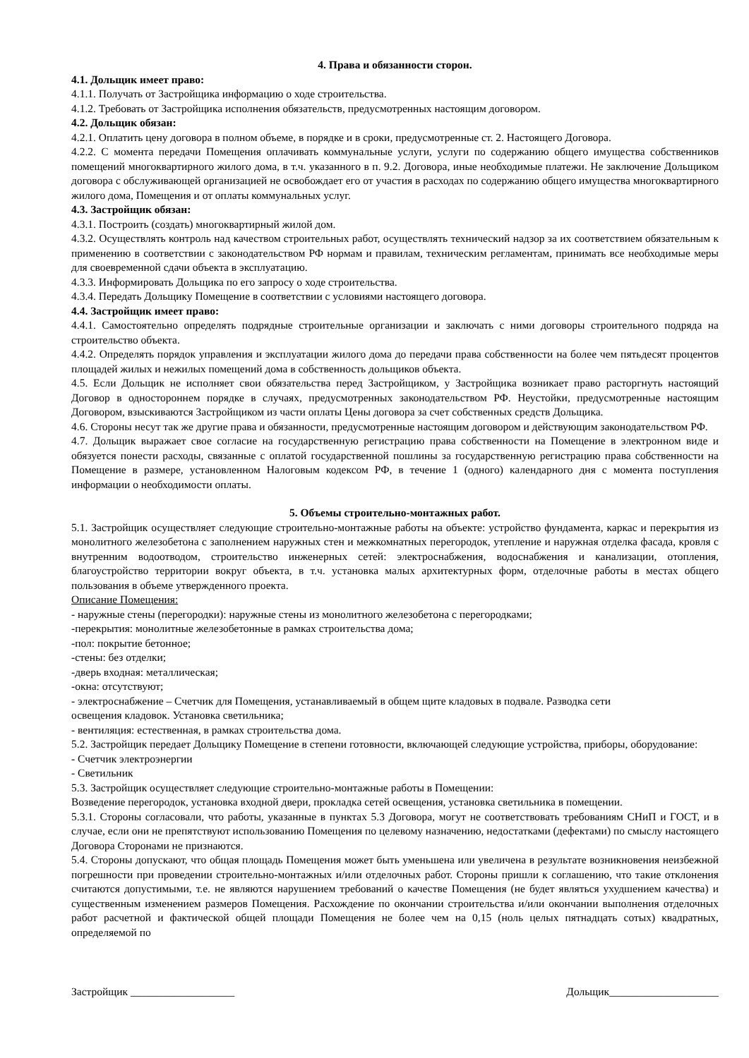4. Права и обязанности сторон.
4.1. Дольщик имеет право:
4.1.1. Получать от Застройщика информацию о ходе строительства.
4.1.2. Требовать от Застройщика исполнения обязательств, предусмотренных настоящим договором.
4.2. Дольщик обязан:
4.2.1. Оплатить цену договора в полном объеме, в порядке и в сроки, предусмотренные ст. 2. Настоящего Договора.
4.2.2. С момента передачи Помещения оплачивать коммунальные услуги, услуги по содержанию общего имущества собственников помещений многоквартирного жилого дома, в т.ч. указанного в п. 9.2. Договора, иные необходимые платежи. Не заключение Дольщиком договора с обслуживающей организацией не освобождает его от участия в расходах по содержанию общего имущества многоквартирного жилого дома, Помещения и от оплаты коммунальных услуг.
4.3. Застройщик обязан:
4.3.1. Построить (создать) многоквартирный жилой дом.
4.3.2. Осуществлять контроль над качеством строительных работ, осуществлять технический надзор за их соответствием обязательным к применению в соответствии с законодательством РФ нормам и правилам, техническим регламентам, принимать все необходимые меры для своевременной сдачи объекта в эксплуатацию.
4.3.3. Информировать Дольщика по его запросу о ходе строительства.
4.3.4. Передать Дольщику Помещение в соответствии с условиями настоящего договора.
4.4. Застройщик имеет право:
4.4.1. Самостоятельно определять подрядные строительные организации и заключать с ними договоры строительного подряда на строительство объекта.
4.4.2. Определять порядок управления и эксплуатации жилого дома до передачи права собственности на более чем пятьдесят процентов площадей жилых и нежилых помещений дома в собственность дольщиков объекта.
4.5. Если Дольщик не исполняет свои обязательства перед Застройщиком, у Застройщика возникает право расторгнуть настоящий Договор в одностороннем порядке в случаях, предусмотренных законодательством РФ. Неустойки, предусмотренные настоящим Договором, взыскиваются Застройщиком из части оплаты Цены договора за счет собственных средств Дольщика.
4.6. Стороны несут так же другие права и обязанности, предусмотренные настоящим договором и действующим законодательством РФ.
4.7. Дольщик выражает свое согласие на государственную регистрацию права собственности на Помещение в электронном виде и обязуется понести расходы, связанные с оплатой государственной пошлины за государственную регистрацию права собственности на Помещение в размере, установленном Налоговым кодексом РФ, в течение 1 (одного) календарного дня с момента поступления информации о необходимости оплаты.
5. Объемы строительно-монтажных работ.
5.1. Застройщик осуществляет следующие строительно-монтажные работы на объекте: устройство фундамента, каркас и перекрытия из монолитного железобетона с заполнением наружных стен и межкомнатных перегородок, утепление и наружная отделка фасада, кровля с внутренним водоотводом, строительство инженерных сетей: электроснабжения, водоснабжения и канализации, отопления, благоустройство территории вокруг объекта, в т.ч. установка малых архитектурных форм, отделочные работы в местах общего пользования в объеме утвержденного проекта.
Описание Помещения:
- наружные стены (перегородки): наружные стены из монолитного железобетона с перегородками;
-перекрытия: монолитные железобетонные в рамках строительства дома;
-пол: покрытие бетонное;
-стены: без отделки;
-дверь входная: металлическая;
-окна: отсутствуют;
- электроснабжение – Счетчик для Помещения, устанавливаемый в общем щите кладовых в подвале. Разводка сети
освещения кладовок. Установка светильника;
- вентиляция: естественная, в рамках строительства дома.
5.2. Застройщик передает Дольщику Помещение в степени готовности, включающей следующие устройства, приборы, оборудование:
- Счетчик электроэнергии
- Светильник
5.3. Застройщик осуществляет следующие строительно-монтажные работы в Помещении:
Возведение перегородок, установка входной двери, прокладка сетей освещения, установка светильника в помещении.
5.3.1. Стороны согласовали, что работы, указанные в пунктах 5.3 Договора, могут не соответствовать требованиям СНиП и ГОСТ, и в случае, если они не препятствуют использованию Помещения по целевому назначению, недостатками (дефектами) по смыслу настоящего Договора Сторонами не признаются.
5.4. Стороны допускают, что общая площадь Помещения может быть уменьшена или увеличена в результате возникновения неизбежной погрешности при проведении строительно-монтажных и/или отделочных работ. Стороны пришли к соглашению, что такие отклонения считаются допустимыми, т.е. не являются нарушением требований о качестве Помещения (не будет являться ухудшением качества) и существенным изменением размеров Помещения. Расхождение по окончании строительства и/или окончании выполнения отделочных работ расчетной и фактической общей площади Помещения не более чем на 0,15 (ноль целых пятнадцать сотых) квадратных, определяемой по
Застройщик ___________________ Дольщик____________________